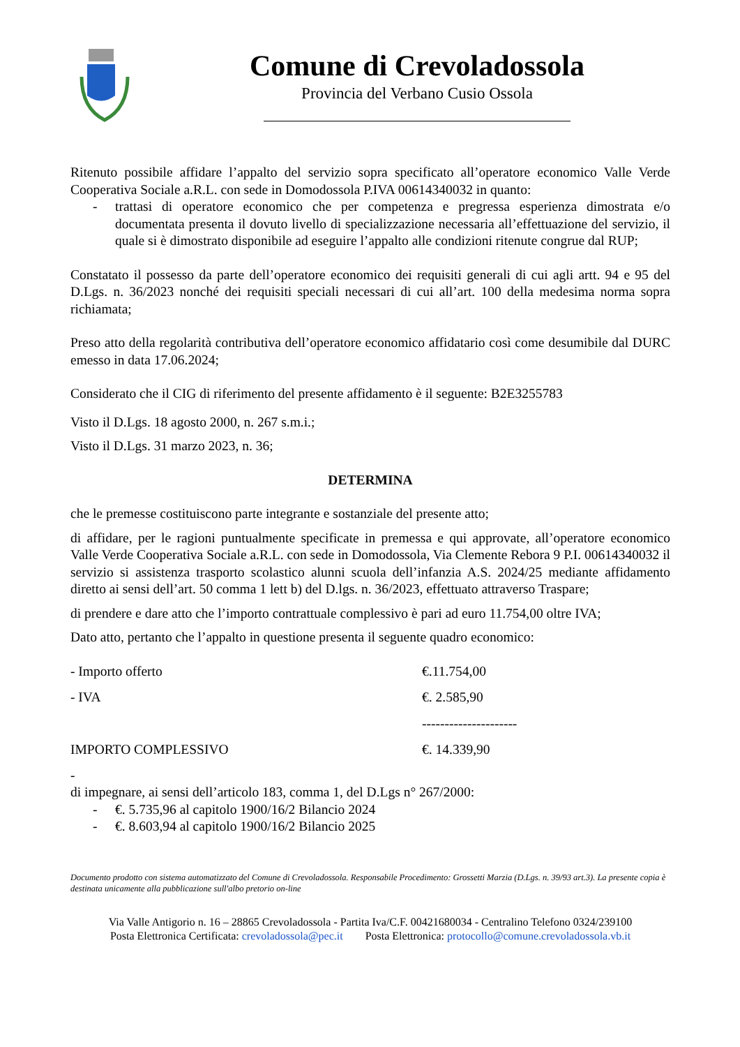Comune di Crevoladossola
Provincia del Verbano Cusio Ossola
Ritenuto possibile affidare l’appalto del servizio sopra specificato all’operatore economico Valle Verde Cooperativa Sociale a.R.L. con sede in Domodossola P.IVA 00614340032 in quanto:
- trattasi di operatore economico che per competenza e pregressa esperienza dimostrata e/o documentata presenta il dovuto livello di specializzazione necessaria all’effettuazione del servizio, il quale si è dimostrato disponibile ad eseguire l’appalto alle condizioni ritenute congrue dal RUP;
Constatato il possesso da parte dell’operatore economico dei requisiti generali di cui agli artt. 94 e 95 del D.Lgs. n. 36/2023 nonché dei requisiti speciali necessari di cui all’art. 100 della medesima norma sopra richiamata;
Preso atto della regolarità contributiva dell’operatore economico affidatario così come desumibile dal DURC emesso in data 17.06.2024;
Considerato che il CIG di riferimento del presente affidamento è il seguente: B2E3255783
Visto il D.Lgs. 18 agosto 2000, n. 267 s.m.i.;
Visto il D.Lgs. 31 marzo 2023, n. 36;
DETERMINA
che le premesse costituiscono parte integrante e sostanziale del presente atto;
di affidare, per le ragioni puntualmente specificate in premessa e qui approvate, all’operatore economico Valle Verde Cooperativa Sociale a.R.L. con sede in Domodossola, Via Clemente Rebora 9 P.I. 00614340032 il servizio si assistenza trasporto scolastico alunni scuola dell’infanzia A.S. 2024/25 mediante affidamento diretto ai sensi dell’art. 50 comma 1 lett b) del D.lgs. n. 36/2023, effettuato attraverso Traspare;
di prendere e dare atto che l’importo contrattuale complessivo è pari ad euro 11.754,00 oltre IVA;
Dato atto, pertanto che l’appalto in questione presenta il seguente quadro economico:
- Importo offerto €.11.754,00
- IVA €. 2.585,90
---------------------
IMPORTO COMPLESSIVO €. 14.339,90
-
di impegnare, ai sensi dell’articolo 183, comma 1, del D.Lgs n° 267/2000:
- €. 5.735,96 al capitolo 1900/16/2 Bilancio 2024
- €. 8.603,94 al capitolo 1900/16/2 Bilancio 2025
Documento prodotto con sistema automatizzato del Comune di Crevoladossola. Responsabile Procedimento: Grossetti Marzia (D.Lgs. n. 39/93 art.3). La presente copia è destinata unicamente alla pubblicazione sull'albo pretorio on-line
Via Valle Antigorio n. 16 – 28865 Crevoladossola - Partita Iva/C.F. 00421680034 - Centralino Telefono 0324/239100
Posta Elettronica Certificata: crevoladossola@pec.it Posta Elettronica: protocollo@comune.crevoladossola.vb.it